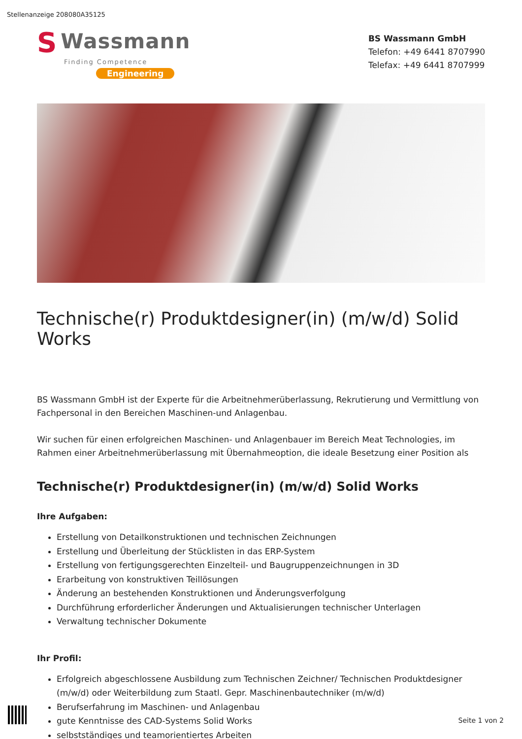Stellenanzeige 208080A35125
S Wassmann
Finding Competence
Engineering
BS Wassmann GmbH
Telefon: +49 6441 8707990
Telefax: +49 6441 8707999
Technische(r) Produktdesigner(in) (m/w/d) Solid Works
BS Wassmann GmbH ist der Experte für die Arbeitnehmerüberlassung, Rekrutierung und Vermittlung von Fachpersonal in den Bereichen Maschinen-und Anlagenbau.
Wir suchen für einen erfolgreichen Maschinen- und Anlagenbauer im Bereich Meat Technologies, im Rahmen einer Arbeitnehmerüberlassung mit Übernahmeoption, die ideale Besetzung einer Position als
Technische(r) Produktdesigner(in) (m/w/d) Solid Works
Ihre Aufgaben:
Erstellung von Detailkonstruktionen und technischen Zeichnungen
Erstellung und Überleitung der Stücklisten in das ERP-System
Erstellung von fertigungsgerechten Einzelteil- und Baugruppenzeichnungen in 3D
Erarbeitung von konstruktiven Teillösungen
Änderung an bestehenden Konstruktionen und Änderungsverfolgung
Durchführung erforderlicher Änderungen und Aktualisierungen technischer Unterlagen
Verwaltung technischer Dokumente
Ihr Profil:
Erfolgreich abgeschlossene Ausbildung zum Technischen Zeichner/ Technischen Produktdesigner (m/w/d) oder Weiterbildung zum Staatl. Gepr. Maschinenbautechniker (m/w/d)
Berufserfahrung im Maschinen- und Anlagenbau
gute Kenntnisse des CAD-Systems Solid Works
selbstständiges und teamorientiertes Arbeiten
Seite 1 von 2